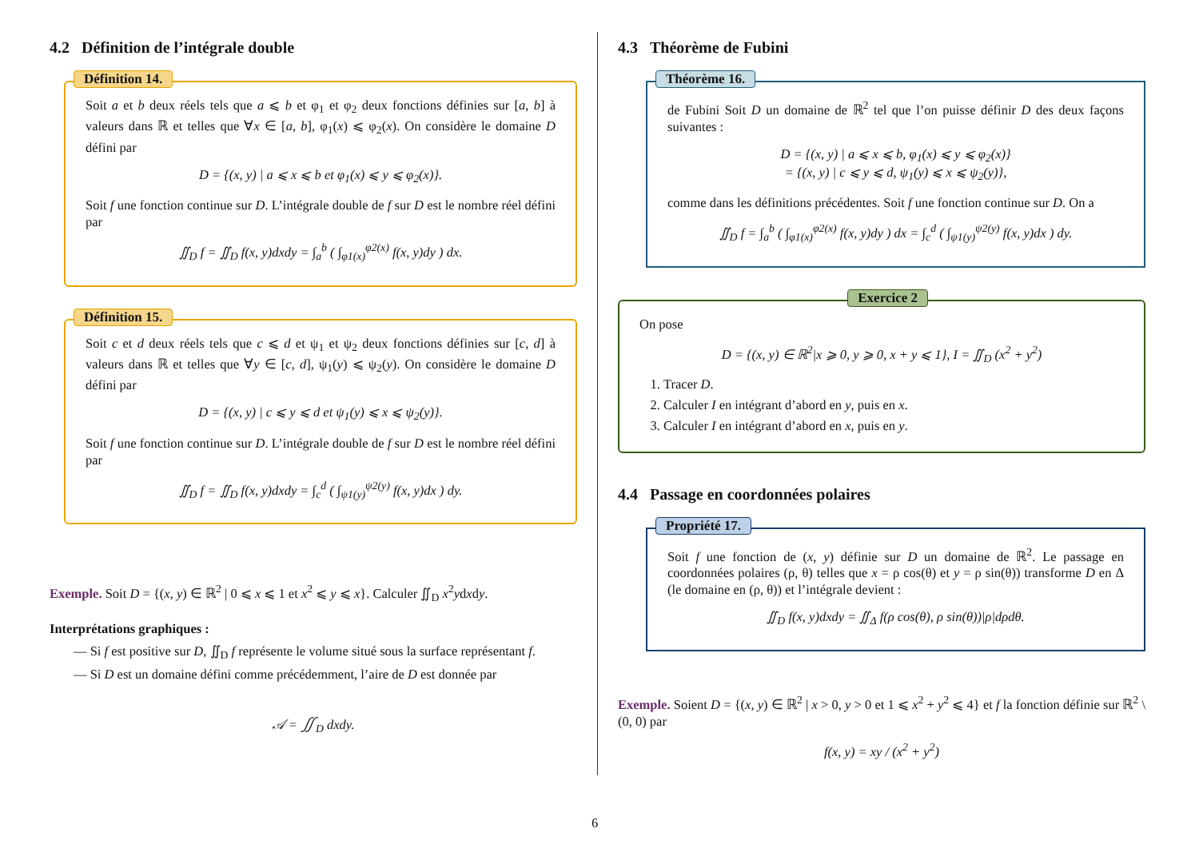4.2 Définition de l’intégrale double
Définition 14.
Soit a et b deux réels tels que a ⩽ b et φ<sub>1</sub> et φ<sub>2</sub> deux fonctions définies sur [a, b] à valeurs dans ℝ et telles que ∀x ∈ [a, b], φ<sub>1</sub>(x) ⩽ φ<sub>2</sub>(x). On considère le domaine D défini par
D = {(x, y) | a ⩽ x ⩽ b et φ<sub>1</sub>(x) ⩽ y ⩽ φ<sub>2</sub>(x)}.
Soit f une fonction continue sur D. L’intégrale double de f sur D est le nombre réel défini par
∬<sub>D</sub> f = ∬<sub>D</sub> f(x, y)dxdy = ∫<sub>a</sub><sup>b</sup> ( ∫<sub>φ1(x)</sub><sup>φ2(x)</sup> f(x, y)dy ) dx.
Définition 15.
Soit c et d deux réels tels que c ⩽ d et ψ<sub>1</sub> et ψ<sub>2</sub> deux fonctions définies sur [c, d] à valeurs dans ℝ et telles que ∀y ∈ [c, d], ψ<sub>1</sub>(y) ⩽ ψ<sub>2</sub>(y). On considère le domaine D défini par
D = {(x, y) | c ⩽ y ⩽ d et ψ<sub>1</sub>(y) ⩽ x ⩽ ψ<sub>2</sub>(y)}.
Soit f une fonction continue sur D. L’intégrale double de f sur D est le nombre réel défini par
∬<sub>D</sub> f = ∬<sub>D</sub> f(x, y)dxdy = ∫<sub>c</sub><sup>d</sup> ( ∫<sub>ψ1(y)</sub><sup>ψ2(y)</sup> f(x, y)dx ) dy.
Exemple. Soit D = {(x, y) ∈ ℝ<sup>2</sup> | 0 ⩽ x ⩽ 1 et x<sup>2</sup> ⩽ y ⩽ x}. Calculer ∬<sub>D</sub> x<sup>2</sup>ydxdy.
Interprétations graphiques :
— Si f est positive sur D, ∬<sub>D</sub> f représente le volume situé sous la surface représentant f.
— Si D est un domaine défini comme précédemment, l’aire de D est donnée par
𝒜 = ∬<sub>D</sub> dxdy.
4.3 Théorème de Fubini
Théorème 16.
de Fubini Soit D un domaine de ℝ<sup>2</sup> tel que l’on puisse définir D des deux façons suivantes :
D = {(x, y) | a ⩽ x ⩽ b, φ<sub>1</sub>(x) ⩽ y ⩽ φ<sub>2</sub>(x)}
= {(x, y) | c ⩽ y ⩽ d, ψ<sub>1</sub>(y) ⩽ x ⩽ ψ<sub>2</sub>(y)},
comme dans les définitions précédentes. Soit f une fonction continue sur D. On a
∬<sub>D</sub> f = ∫<sub>a</sub><sup>b</sup> ( ∫<sub>φ1(x)</sub><sup>φ2(x)</sup> f(x, y)dy ) dx = ∫<sub>c</sub><sup>d</sup> ( ∫<sub>ψ1(y)</sub><sup>ψ2(y)</sup> f(x, y)dx ) dy.
Exercice 2
On pose
D = {(x, y) ∈ ℝ<sup>2</sup>|x ⩾ 0, y ⩾ 0, x + y ⩽ 1}, I = ∬<sub>D</sub> (x<sup>2</sup> + y<sup>2</sup>)
1. Tracer D.
2. Calculer I en intégrant d’abord en y, puis en x.
3. Calculer I en intégrant d’abord en x, puis en y.
4.4 Passage en coordonnées polaires
Propriété 17.
Soit f une fonction de (x, y) définie sur D un domaine de ℝ<sup>2</sup>. Le passage en coordonnées polaires (ρ, θ) telles que x = ρ cos(θ) et y = ρ sin(θ)) transforme D en Δ (le domaine en (ρ, θ)) et l’intégrale devient :
∬<sub>D</sub> f(x, y)dxdy = ∬<sub>Δ</sub> f(ρ cos(θ), ρ sin(θ))|ρ|dρdθ.
Exemple. Soient D = {(x, y) ∈ ℝ<sup>2</sup> | x > 0, y > 0 et 1 ⩽ x<sup>2</sup> + y<sup>2</sup> ⩽ 4} et f la fonction définie sur ℝ<sup>2</sup> \ (0, 0) par
f(x, y) = xy / (x<sup>2</sup> + y<sup>2</sup>)
6